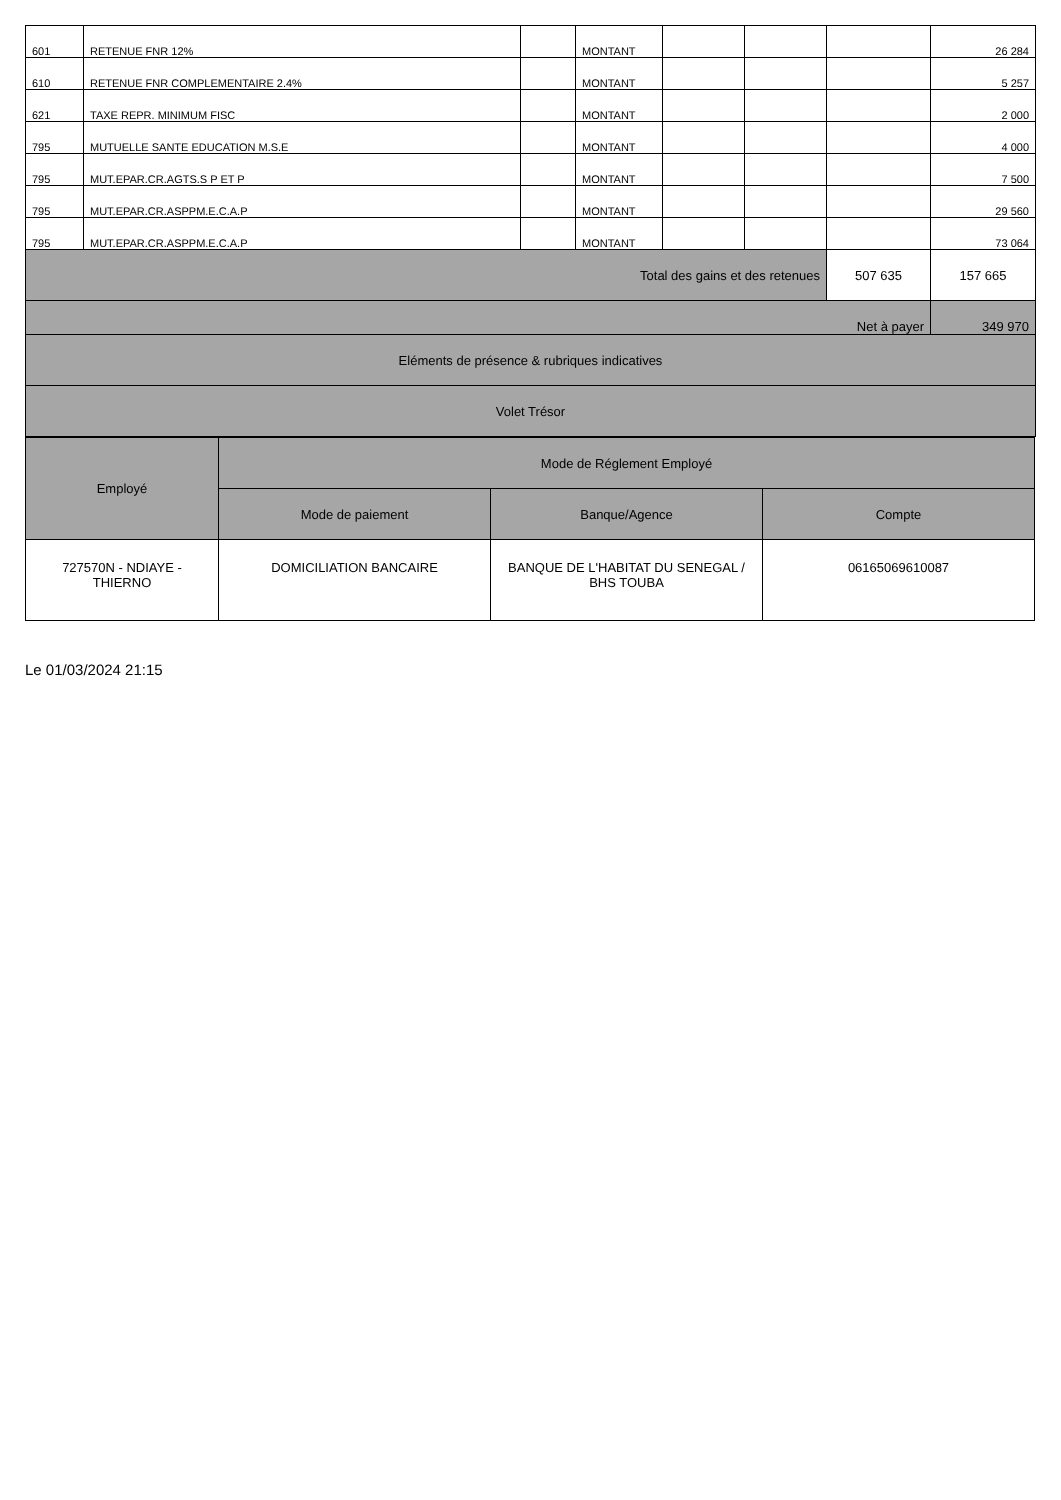| 601 | RETENUE FNR 12% | | MONTANT | | | | 26 284 |
| 610 | RETENUE FNR COMPLEMENTAIRE 2.4% | | MONTANT | | | | 5 257 |
| 621 | TAXE REPR. MINIMUM FISC | | MONTANT | | | | 2 000 |
| 795 | MUTUELLE SANTE EDUCATION M.S.E | | MONTANT | | | | 4 000 |
| 795 | MUT.EPAR.CR.AGTS.S P ET P | | MONTANT | | | | 7 500 |
| 795 | MUT.EPAR.CR.ASPPM.E.C.A.P | | MONTANT | | | | 29 560 |
| 795 | MUT.EPAR.CR.ASPPM.E.C.A.P | | MONTANT | | | | 73 064 |
| Total des gains et des retenues | | | | | | 507 635 | 157 665 |
| Net à payer | | | | | | | 349 970 |
| Eléments de présence & rubriques indicatives | | | | | | | |
| Volet Trésor | | | | | | | |
| Employé | Mode de Réglement Employé | | |
| | Mode de paiement | Banque/Agence | Compte |
| 727570N - NDIAYE - THIERNO | DOMICILIATION BANCAIRE | BANQUE DE L'HABITAT DU SENEGAL / BHS TOUBA | 06165069610087 |
Le 01/03/2024 21:15